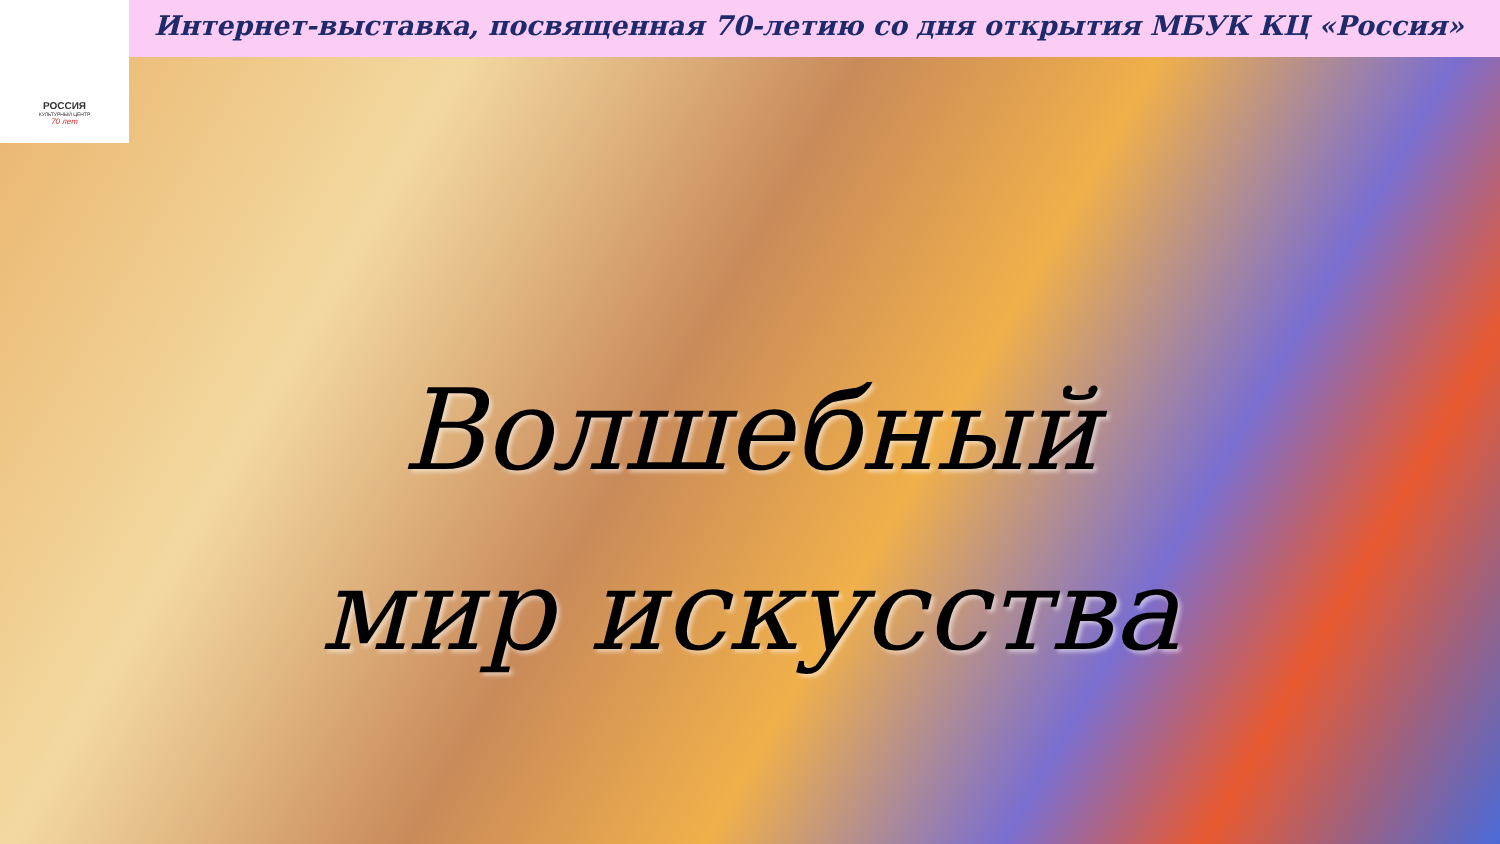РОССИЯ
КУЛЬТУРНЫЙ ЦЕНТР
70 лет
Интернет-выставка, посвященная 70-летию со дня открытия МБУК КЦ «Россия»
Волшебный
мир искусства